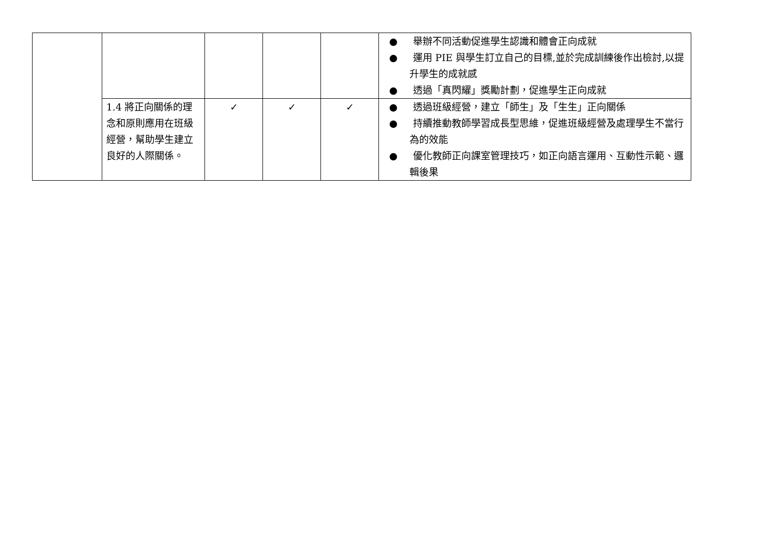| | | | | | ● 舉辦不同活動促進學生認識和體會正向成就 ● 運用 PIE 與學生訂立自己的目標,並於完成訓練後作出檢討,以提升學生的成就感 ● 透過「真閃耀」獎勵計劃，促進學生正向成就 |
| | 1.4 將正向關係的理念和原則應用在班級經營，幫助學生建立良好的人際關係。 | ✓ | ✓ | ✓ | ● 透過班級經營，建立「師生」及「生生」正向關係 ● 持續推動教師學習成長型思維，促進班級經營及處理學生不當行為的效能 ● 優化教師正向課室管理技巧，如正向語言運用、互動性示範、邏輯後果 |